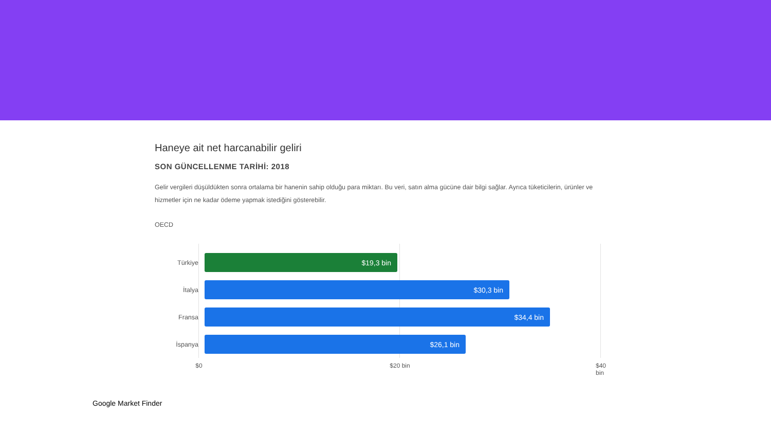Haneye ait net harcanabilir geliri
SON GÜNCELLENME TARİHİ: 2018
Gelir vergileri düşüldükten sonra ortalama bir hanenin sahip olduğu para miktarı. Bu veri, satın alma gücüne dair bilgi sağlar. Ayrıca tüketicilerin, ürünler ve hizmetler için ne kadar ödeme yapmak istediğini gösterebilir.
OECD
Türkiye
$19,3 bin
İtalya
$30,3 bin
Fransa
$34,4 bin
İspanya
$26,1 bin
$0 $20 bin $40 bin
Google Market Finder